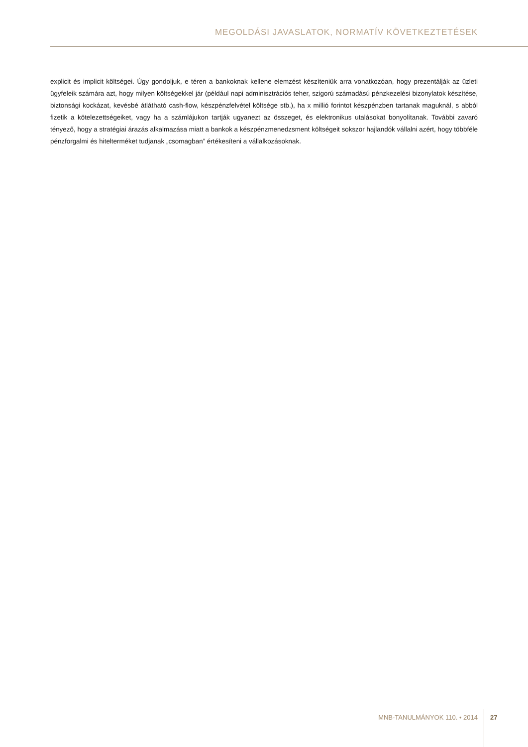MEGOLDÁSI JAVASLATOK, NORMATÍV KÖVETKEZTETÉSEK
explicit és implicit költségei. Úgy gondoljuk, e téren a bankoknak kellene elemzést készíteniük arra vonatkozóan, hogy prezentálják az üzleti ügyfeleik számára azt, hogy milyen költségekkel jár (például napi adminisztrációs teher, szigorú számadású pénzkezelési bizonylatok készítése, biztonsági kockázat, kevésbé átlátható cash-flow, készpénzfelvétel költsége stb.), ha x millió forintot készpénzben tartanak maguknál, s abból fizetik a kötelezettségeiket, vagy ha a számlájukon tartják ugyanezt az összeget, és elektronikus utalásokat bonyolítanak. További zavaró tényező, hogy a stratégiai árazás alkalmazása miatt a bankok a készpénzmenedzsment költségeit sokszor hajlandók vállalni azért, hogy többféle pénzforgalmi és hiteltermé­ket tudjanak „csomagban” értékesíteni a vállalkozásoknak.
MNB-TANULMÁNYOK 110. • 2014 27